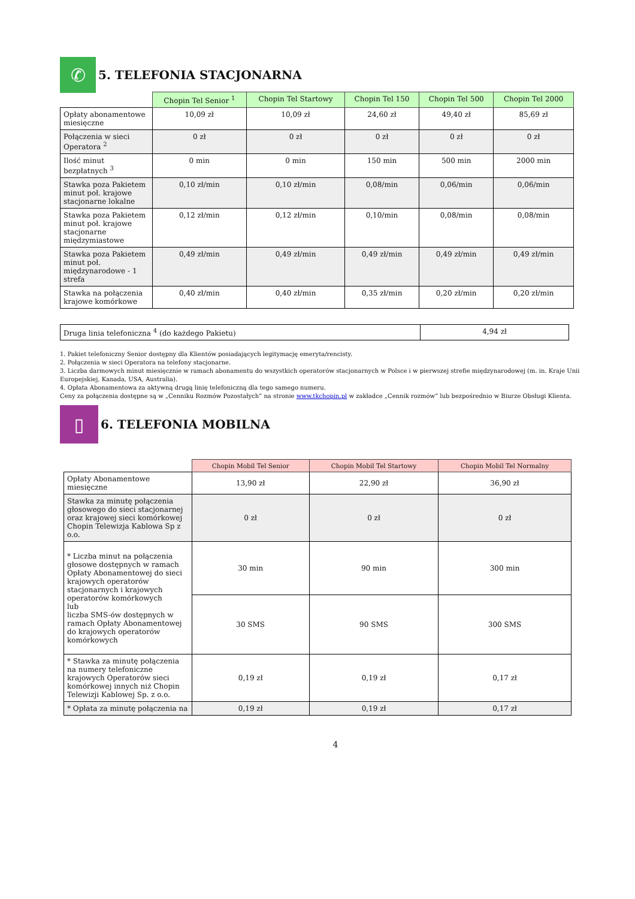✆
5. TELEFONIA STACJONARNA
| | Chopin Tel Senior <sup>1</sup> | Chopin Tel Startowy | Chopin Tel 150 | Chopin Tel 500 | Chopin Tel 2000 |
| --- | --- | --- | --- | --- | --- |
| Opłaty abonamentowe miesięczne | 10,09 zł | 10,09 zł | 24,60 zł | 49,40 zł | 85,69 zł |
| Połączenia w sieci Operatora <sup>2</sup> | 0 zł | 0 zł | 0 zł | 0 zł | 0 zł |
| Ilość minut bezpłatnych <sup>3</sup> | 0 min | 0 min | 150 min | 500 min | 2000 min |
| Stawka poza Pakietem minut poł. krajowe stacjonarne lokalne | 0,10 zł/min | 0,10 zł/min | 0,08/min | 0,06/min | 0,06/min |
| Stawka poza Pakietem minut poł. krajowe stacjonarne międzymiastowe | 0,12 zł/min | 0,12 zł/min | 0,10/min | 0,08/min | 0,08/min |
| Stawka poza Pakietem minut poł. międzynarodowe - 1 strefa | 0,49 zł/min | 0,49 zł/min | 0,49 zł/min | 0,49 zł/min | 0,49 zł/min |
| Stawka na połączenia krajowe komórkowe | 0,40 zł/min | 0,40 zł/min | 0,35 zł/min | 0,20 zł/min | 0,20 zł/min |
| Druga linia telefoniczna <sup>4</sup> (do każdego Pakietu) | 4,94 zł |
1. Pakiet telefoniczny Senior dostępny dla Klientów posiadających legitymację emeryta/rencisty.
2. Połączenia w sieci Operatora na telefony stacjonarne.
3. Liczba darmowych minut miesięcznie w ramach abonamentu do wszystkich operatorów stacjonarnych w Polsce i w pierwszej strefie międzynarodowej (m. in. Kraje Unii Europejskiej, Kanada, USA, Australia).
4. Opłata Abonamentowa za aktywną drugą linię telefoniczną dla tego samego numeru.
Ceny za połączenia dostępne są w „Cenniku Rozmów Pozostałych” na stronie www.tkchopin.pl w zakładce „Cennik rozmów” lub bezpośrednio w Biurze Obsługi Klienta.
▯
6. TELEFONIA MOBILNA
| | Chopin Mobil Tel Senior | Chopin Mobil Tel Startowy | Chopin Mobil Tel Normalny |
| --- | --- | --- | --- |
| Opłaty Abonamentowe miesięczne | 13,90 zł | 22,90 zł | 36,90 zł |
| Stawka za minutę połączenia głosowego do sieci stacjonarnej oraz krajowej sieci komórkowej Chopin Telewizja Kablowa Sp z o.o. | 0 zł | 0 zł | 0 zł |
| * Liczba minut na połączenia głosowe dostępnych w ramach Opłaty Abonamentowej do sieci krajowych operatorów stacjonarnych i krajowych operatorów komórkowych lub liczba SMS-ów dostępnych w ramach Opłaty Abonamentowej do krajowych operatorów komórkowych | 30 min | 90 min | 300 min |
| | 30 SMS | 90 SMS | 300 SMS |
| * Stawka za minutę połączenia na numery telefoniczne krajowych Operatorów sieci komórkowej innych niż Chopin Telewizji Kablowej Sp. z o.o. | 0,19 zł | 0,19 zł | 0,17 zł |
| * Opłata za minutę połączenia na | 0,19 zł | 0,19 zł | 0,17 zł |
4